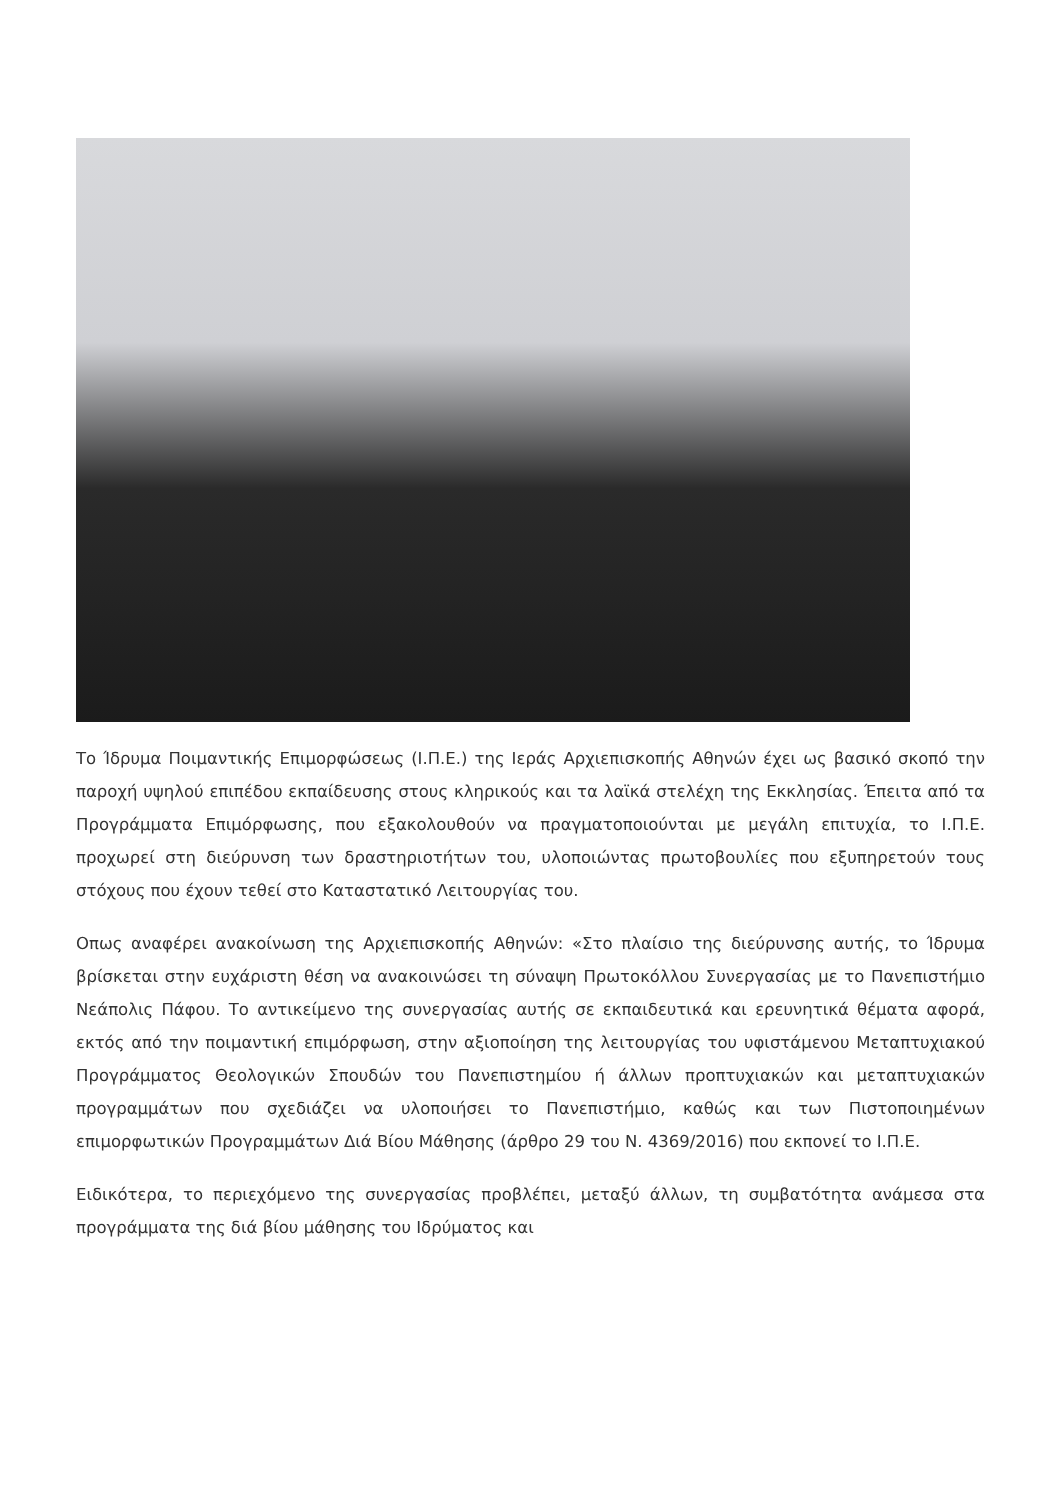Το Ίδρυμα Ποιμαντικής Επιμορφώσεως (Ι.Π.Ε.) της Ιεράς Αρχιεπισκοπής Αθηνών έχει ως βασικό σκοπό την παροχή υψηλού επιπέδου εκπαίδευσης στους κληρικούς και τα λαϊκά στελέχη της Εκκλησίας. Έπειτα από τα Προγράμματα Επιμόρφωσης, που εξακολουθούν να πραγματοποιούνται με μεγάλη επιτυχία, το Ι.Π.Ε. προχωρεί στη διεύρυνση των δραστηριοτήτων του, υλοποιώντας πρωτοβουλίες που εξυπηρετούν τους στόχους που έχουν τεθεί στο Καταστατικό Λειτουργίας του.
Οπως αναφέρει ανακοίνωση της Αρχιεπισκοπής Αθηνών: «Στο πλαίσιο της διεύρυνσης αυτής, το Ίδρυμα βρίσκεται στην ευχάριστη θέση να ανακοινώσει τη σύναψη Πρωτοκόλλου Συνεργασίας με το Πανεπιστήμιο Νεάπολις Πάφου. Το αντικείμενο της συνεργασίας αυτής σε εκπαιδευτικά και ερευνητικά θέματα αφορά, εκτός από την ποιμαντική επιμόρφωση, στην αξιοποίηση της λειτουργίας του υφιστάμενου Μεταπτυχιακού Προγράμματος Θεολογικών Σπουδών του Πανεπιστημίου ή άλλων προπτυχιακών και μεταπτυχιακών προγραμμάτων που σχεδιάζει να υλοποιήσει το Πανεπιστήμιο, καθώς και των Πιστοποιημένων επιμορφωτικών Προγραμμάτων Διά Βίου Μάθησης (άρθρο 29 του Ν. 4369/2016) που εκπονεί το Ι.Π.Ε.
Ειδικότερα, το περιεχόμενο της συνεργασίας προβλέπει, μεταξύ άλλων, τη συμβατότητα ανάμεσα στα προγράμματα της διά βίου μάθησης του Ιδρύματος και